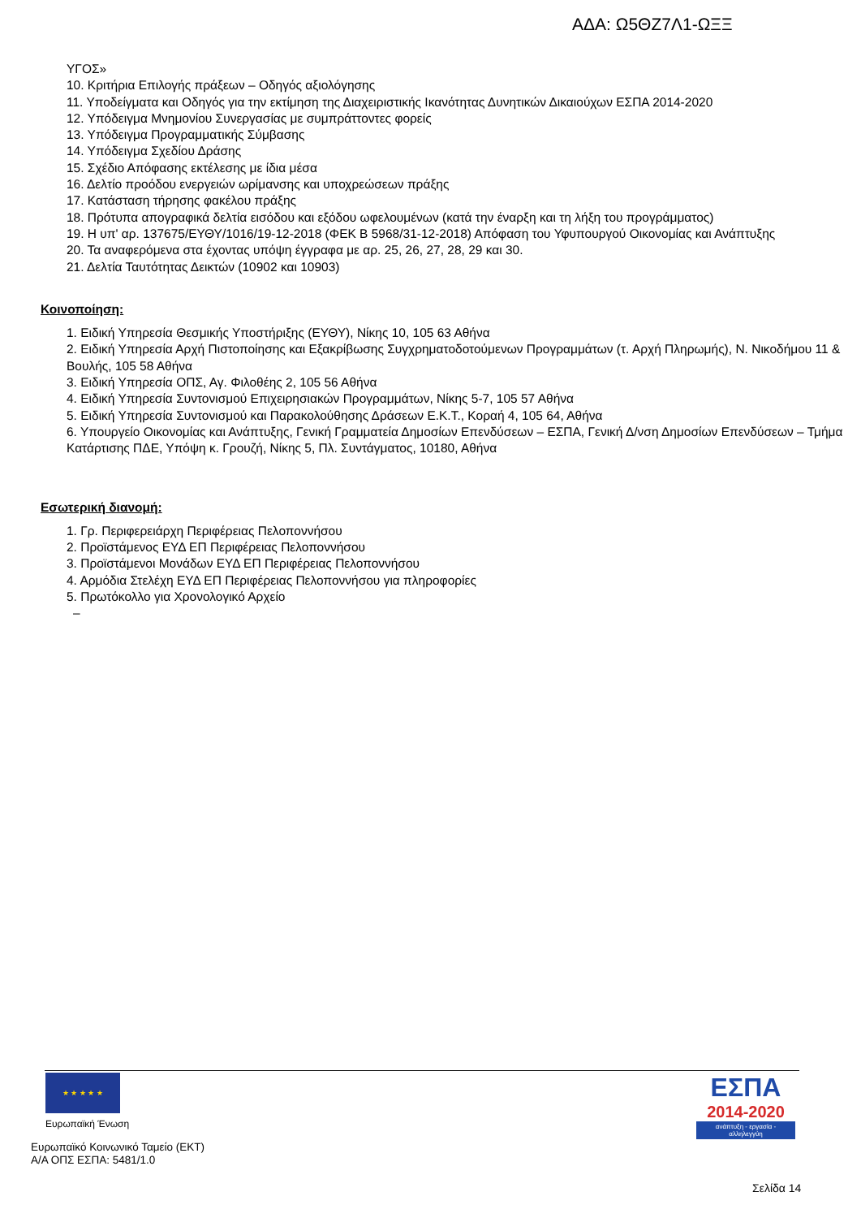ΑΔΑ: Ω5ΘΖ7Λ1-ΩΞΞ
ΥΓΟΣ»
10. Κριτήρια Επιλογής πράξεων – Οδηγός αξιολόγησης
11. Υποδείγματα και Οδηγός για την εκτίμηση της Διαχειριστικής Ικανότητας Δυνητικών Δικαιούχων ΕΣΠΑ 2014-2020
12. Υπόδειγμα Μνημονίου Συνεργασίας με συμπράττοντες φορείς
13. Υπόδειγμα Προγραμματικής Σύμβασης
14. Υπόδειγμα Σχεδίου Δράσης
15. Σχέδιο Απόφασης εκτέλεσης με ίδια μέσα
16. Δελτίο προόδου ενεργειών ωρίμανσης και υποχρεώσεων πράξης
17. Κατάσταση τήρησης φακέλου πράξης
18. Πρότυπα απογραφικά δελτία εισόδου και εξόδου ωφελουμένων (κατά την έναρξη και τη λήξη του προγράμματος)
19. Η υπ' αρ. 137675/ΕΥΘΥ/1016/19-12-2018 (ΦΕΚ Β 5968/31-12-2018) Απόφαση του Υφυπουργού Οικονομίας και Ανάπτυξης
20. Τα αναφερόμενα στα έχοντας υπόψη έγγραφα με αρ. 25, 26, 27, 28, 29 και 30.
21. Δελτία Ταυτότητας Δεικτών (10902 και 10903)
Κοινοποίηση:
1. Ειδική Υπηρεσία Θεσμικής Υποστήριξης (ΕΥΘΥ), Νίκης 10, 105 63 Αθήνα
2. Ειδική Υπηρεσία Αρχή Πιστοποίησης και Εξακρίβωσης Συγχρηματοδοτούμενων Προγραμμάτων (τ. Αρχή Πληρωμής), Ν. Νικοδήμου 11 & Βουλής, 105 58 Αθήνα
3. Ειδική Υπηρεσία ΟΠΣ, Αγ. Φιλοθέης 2, 105 56 Αθήνα
4. Ειδική Υπηρεσία Συντονισμού Επιχειρησιακών Προγραμμάτων, Νίκης 5-7, 105 57 Αθήνα
5. Ειδική Υπηρεσία Συντονισμού και Παρακολούθησης Δράσεων Ε.Κ.Τ., Κοραή 4, 105 64, Αθήνα
6. Υπουργείο Οικονομίας και Ανάπτυξης, Γενική Γραμματεία Δημοσίων Επενδύσεων – ΕΣΠΑ, Γενική Δ/νση Δημοσίων Επενδύσεων – Τμήμα Κατάρτισης ΠΔΕ, Υπόψη κ. Γρουζή, Νίκης 5, Πλ. Συντάγματος, 10180, Αθήνα
Εσωτερική διανομή:
1. Γρ. Περιφερειάρχη Περιφέρειας Πελοποννήσου
2. Προϊστάμενος ΕΥΔ ΕΠ Περιφέρειας Πελοποννήσου
3. Προϊστάμενοι Μονάδων ΕΥΔ ΕΠ Περιφέρειας Πελοποννήσου
4. Αρμόδια Στελέχη ΕΥΔ ΕΠ Περιφέρειας Πελοποννήσου για πληροφορίες
5. Πρωτόκολλο για Χρονολογικό Αρχείο
–
★ ★ ★ ★ ★
Ευρωπαϊκή Ένωση
ΕΣΠΑ
2014-2020
ανάπτυξη - εργασία - αλληλεγγύη
Ευρωπαϊκό Κοινωνικό Ταμείο (ΕΚΤ)
Α/Α ΟΠΣ ΕΣΠΑ: 5481/1.0
Σελίδα 14